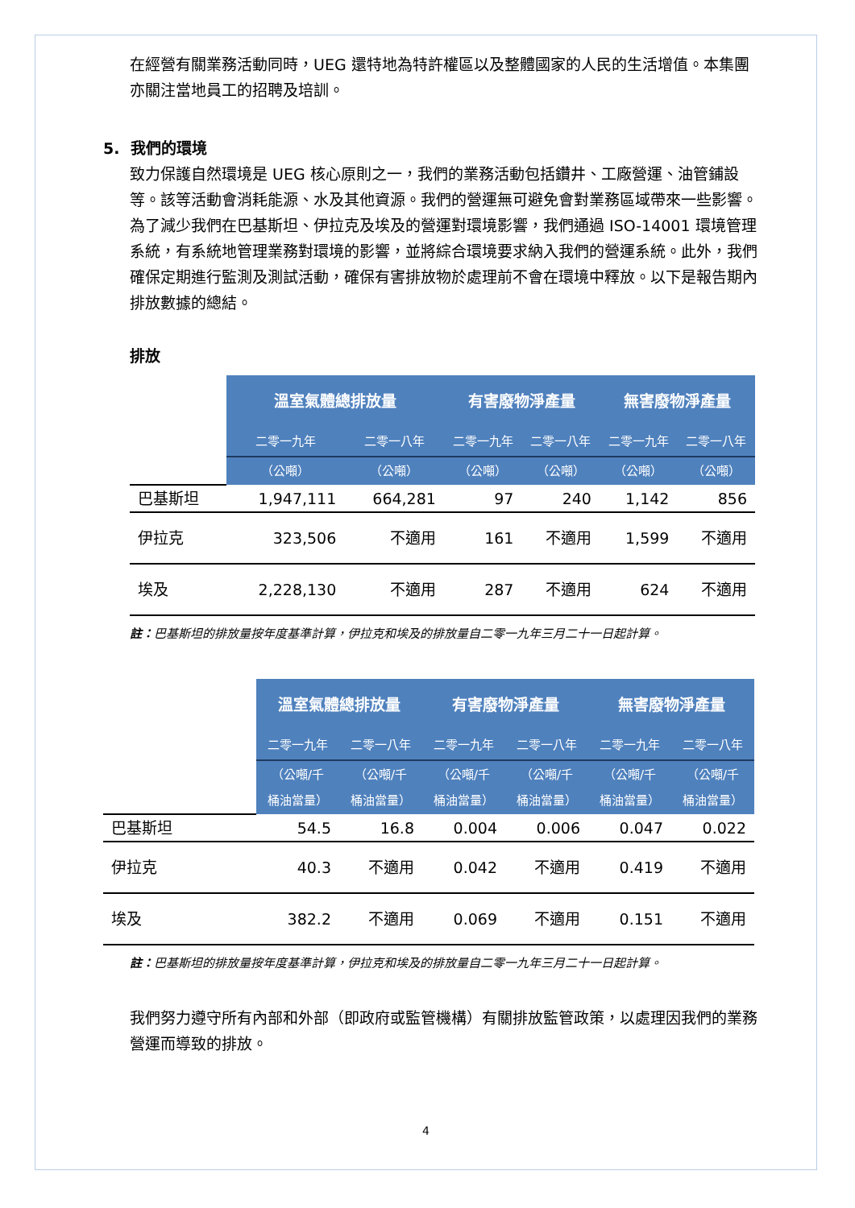在經營有關業務活動同時，UEG 還特地為特許權區以及整體國家的人民的生活增值。本集團亦關注當地員工的招聘及培訓。
5. 我們的環境
致力保護自然環境是 UEG 核心原則之一，我們的業務活動包括鑽井、工廠營運、油管鋪設等。該等活動會消耗能源、水及其他資源。我們的營運無可避免會對業務區域帶來一些影響。為了減少我們在巴基斯坦、伊拉克及埃及的營運對環境影響，我們通過 ISO-14001 環境管理系統，有系統地管理業務對環境的影響，並將綜合環境要求納入我們的營運系統。此外，我們確保定期進行監測及測試活動，確保有害排放物於處理前不會在環境中釋放。以下是報告期內排放數據的總結。
排放
| | 溫室氣體總排放量 | | 有害廢物淨產量 | | 無害廢物淨產量 | |
| | 二零一九年 | 二零一八年 | 二零一九年 | 二零一八年 | 二零一九年 | 二零一八年 |
| | （公噸） | （公噸） | （公噸） | （公噸） | （公噸） | （公噸） |
| 巴基斯坦 | 1,947,111 | 664,281 | 97 | 240 | 1,142 | 856 |
| 伊拉克 | 323,506 | 不適用 | 161 | 不適用 | 1,599 | 不適用 |
| 埃及 | 2,228,130 | 不適用 | 287 | 不適用 | 624 | 不適用 |
註：巴基斯坦的排放量按年度基準計算，伊拉克和埃及的排放量自二零一九年三月二十一日起計算。
| | 溫室氣體總排放量 | | 有害廢物淨產量 | | 無害廢物淨產量 | |
| | 二零一九年 | 二零一八年 | 二零一九年 | 二零一八年 | 二零一九年 | 二零一八年 |
| | （公噸/千 桶油當量） | （公噸/千 桶油當量） | （公噸/千 桶油當量） | （公噸/千 桶油當量） | （公噸/千 桶油當量） | （公噸/千 桶油當量） |
| 巴基斯坦 | 54.5 | 16.8 | 0.004 | 0.006 | 0.047 | 0.022 |
| 伊拉克 | 40.3 | 不適用 | 0.042 | 不適用 | 0.419 | 不適用 |
| 埃及 | 382.2 | 不適用 | 0.069 | 不適用 | 0.151 | 不適用 |
註：巴基斯坦的排放量按年度基準計算，伊拉克和埃及的排放量自二零一九年三月二十一日起計算。
我們努力遵守所有內部和外部（即政府或監管機構）有關排放監管政策，以處理因我們的業務營運而導致的排放。
4